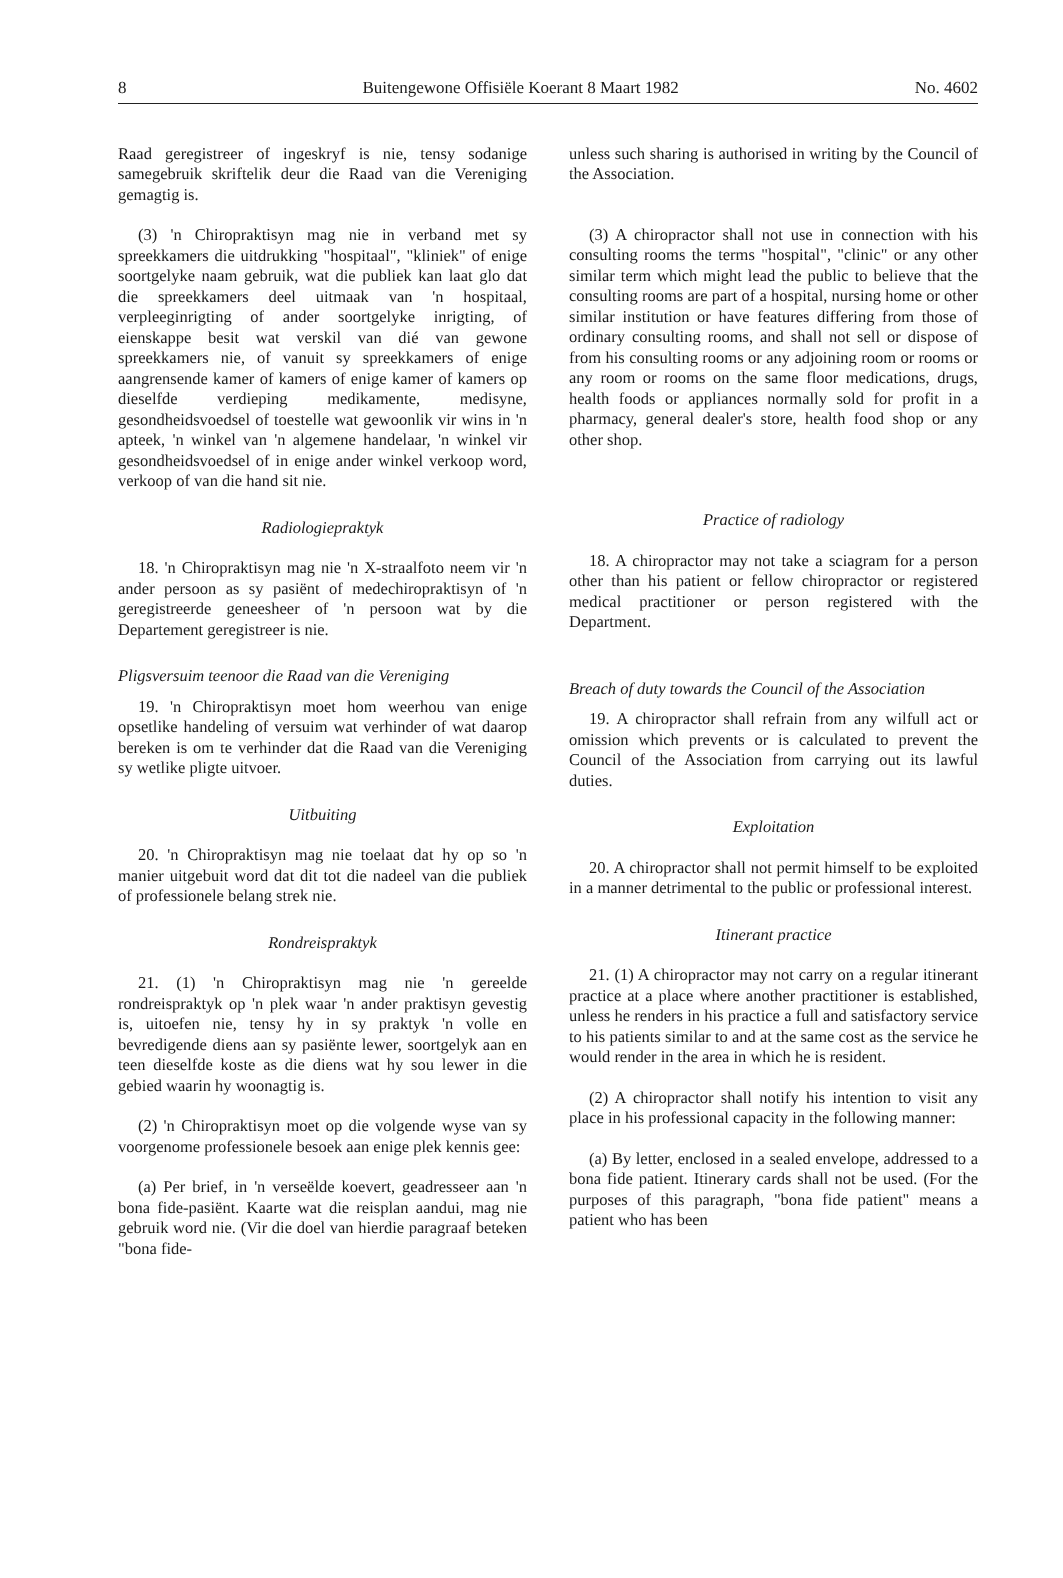8 Buitengewone Offisiële Koerant 8 Maart 1982 No. 4602
Raad geregistreer of ingeskryf is nie, tensy sodanige samegebruik skriftelik deur die Raad van die Vereniging gemagtig is.
(3) 'n Chiropraktisyn mag nie in verband met sy spreekkamers die uitdrukking "hospitaal", "kliniek" of enige soortgelyke naam gebruik, wat die publiek kan laat glo dat die spreekkamers deel uitmaak van 'n hospitaal, verpleeginrigting of ander soortgelyke inrigting, of eienskappe besit wat verskil van dié van gewone spreekkamers nie, of vanuit sy spreekkamers of enige aangrensende kamer of kamers of enige kamer of kamers op dieselfde verdieping medikamente, medisyne, gesondheidsvoedsel of toestelle wat gewoonlik vir wins in 'n apteek, 'n winkel van 'n algemene handelaar, 'n winkel vir gesondheidsvoedsel of in enige ander winkel verkoop word, verkoop of van die hand sit nie.
Radiologiepraktyk
18. 'n Chiropraktisyn mag nie 'n X-straalfoto neem vir 'n ander persoon as sy pasiënt of medechiropraktisyn of 'n geregistreerde geneesheer of 'n persoon wat by die Departement geregistreer is nie.
Pligsversuim teenoor die Raad van die Vereniging
19. 'n Chiropraktisyn moet hom weerhou van enige opsetlike handeling of versuim wat verhinder of wat daarop bereken is om te verhinder dat die Raad van die Vereniging sy wetlike pligte uitvoer.
Uitbuiting
20. 'n Chiropraktisyn mag nie toelaat dat hy op so 'n manier uitgebuit word dat dit tot die nadeel van die publiek of professionele belang strek nie.
Rondreispraktyk
21. (1) 'n Chiropraktisyn mag nie 'n gereelde rondreispraktyk op 'n plek waar 'n ander praktisyn gevestig is, uitoefen nie, tensy hy in sy praktyk 'n volle en bevredigende diens aan sy pasiënte lewer, soortgelyk aan en teen dieselfde koste as die diens wat hy sou lewer in die gebied waarin hy woonagtig is.
(2) 'n Chiropraktisyn moet op die volgende wyse van sy voorgenome professionele besoek aan enige plek kennis gee:
(a) Per brief, in 'n verseëlde koevert, geadresseer aan 'n bona fide-pasiënt. Kaarte wat die reisplan aandui, mag nie gebruik word nie. (Vir die doel van hierdie paragraaf beteken "bona fide-
unless such sharing is authorised in writing by the Council of the Association.
(3) A chiropractor shall not use in connection with his consulting rooms the terms "hospital", "clinic" or any other similar term which might lead the public to believe that the consulting rooms are part of a hospital, nursing home or other similar institution or have features differing from those of ordinary consulting rooms, and shall not sell or dispose of from his consulting rooms or any adjoining room or rooms or any room or rooms on the same floor medications, drugs, health foods or appliances normally sold for profit in a pharmacy, general dealer's store, health food shop or any other shop.
Practice of radiology
18. A chiropractor may not take a sciagram for a person other than his patient or fellow chiropractor or registered medical practitioner or person registered with the Department.
Breach of duty towards the Council of the Association
19. A chiropractor shall refrain from any wilfull act or omission which prevents or is calculated to prevent the Council of the Association from carrying out its lawful duties.
Exploitation
20. A chiropractor shall not permit himself to be exploited in a manner detrimental to the public or professional interest.
Itinerant practice
21. (1) A chiropractor may not carry on a regular itinerant practice at a place where another practitioner is established, unless he renders in his practice a full and satisfactory service to his patients similar to and at the same cost as the service he would render in the area in which he is resident.
(2) A chiropractor shall notify his intention to visit any place in his professional capacity in the following manner:
(a) By letter, enclosed in a sealed envelope, addressed to a bona fide patient. Itinerary cards shall not be used. (For the purposes of this paragraph, "bona fide patient" means a patient who has been